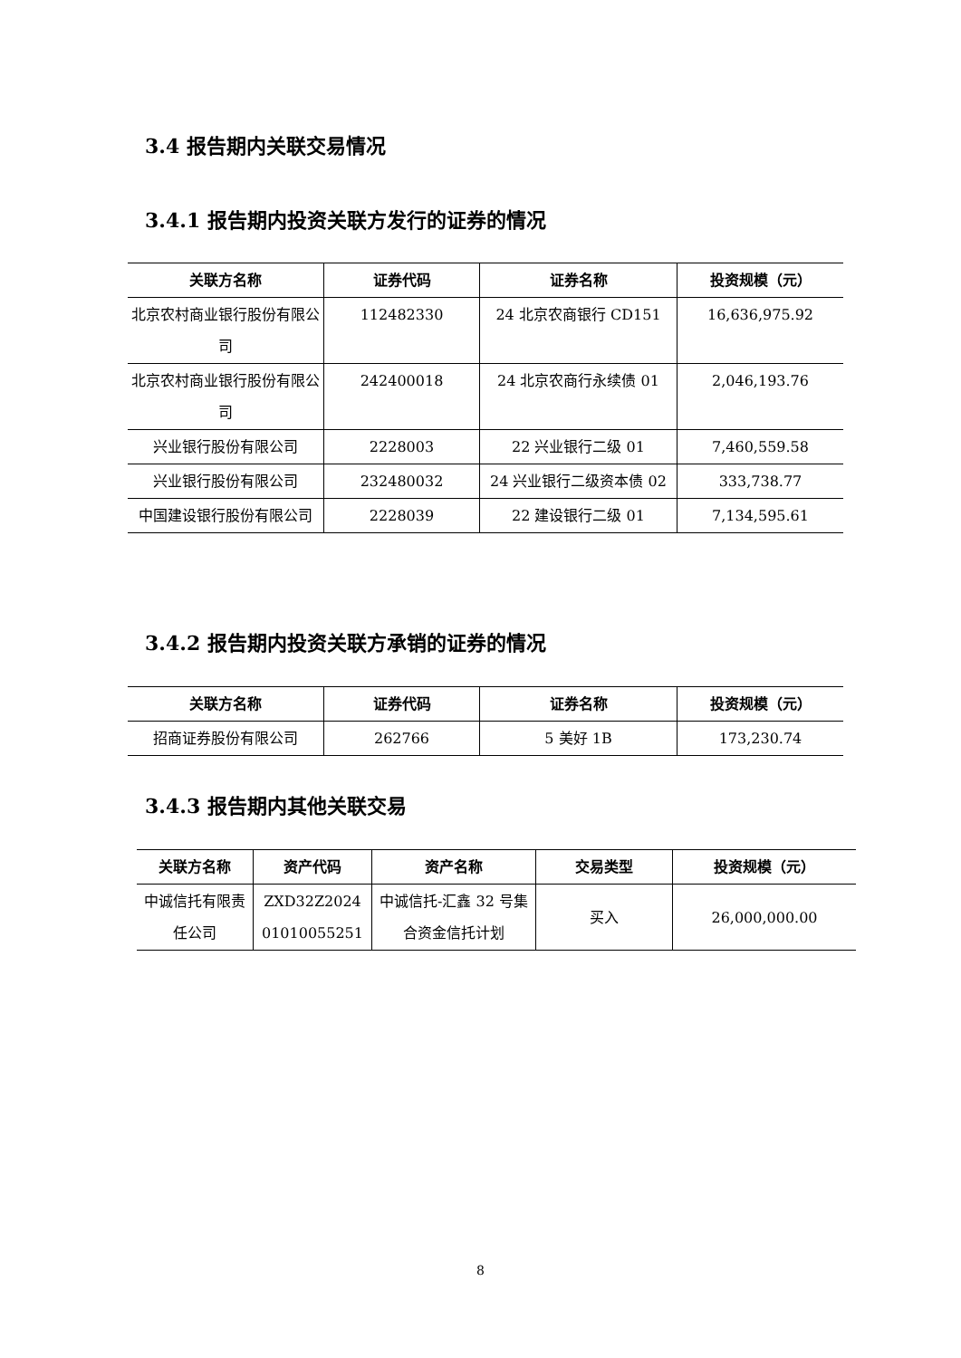3.4 报告期内关联交易情况
3.4.1 报告期内投资关联方发行的证券的情况
| 关联方名称 | 证券代码 | 证券名称 | 投资规模（元） |
| --- | --- | --- | --- |
| 北京农村商业银行股份有限公司 | 112482330 | 24 北京农商银行 CD151 | 16,636,975.92 |
| 北京农村商业银行股份有限公司 | 242400018 | 24 北京农商行永续债 01 | 2,046,193.76 |
| 兴业银行股份有限公司 | 2228003 | 22 兴业银行二级 01 | 7,460,559.58 |
| 兴业银行股份有限公司 | 232480032 | 24 兴业银行二级资本债 02 | 333,738.77 |
| 中国建设银行股份有限公司 | 2228039 | 22 建设银行二级 01 | 7,134,595.61 |
3.4.2 报告期内投资关联方承销的证券的情况
| 关联方名称 | 证券代码 | 证券名称 | 投资规模（元） |
| --- | --- | --- | --- |
| 招商证券股份有限公司 | 262766 | 5 美好 1B | 173,230.74 |
3.4.3 报告期内其他关联交易
| 关联方名称 | 资产代码 | 资产名称 | 交易类型 | 投资规模（元） |
| --- | --- | --- | --- | --- |
| 中诚信托有限责任公司 | ZXD32Z2024 01010055251 | 中诚信托-汇鑫 32 号集合资金信托计划 | 买入 | 26,000,000.00 |
8